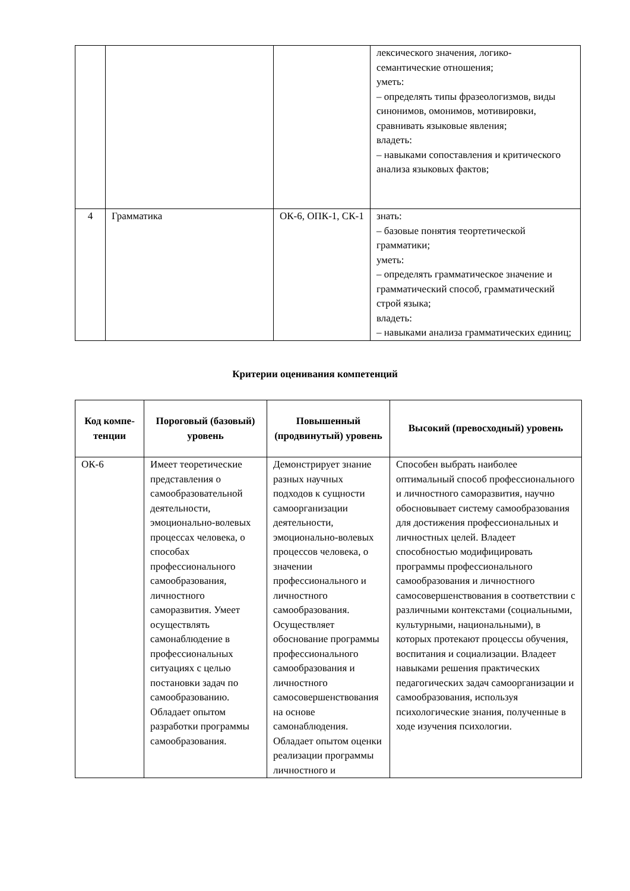| | | | лексического значения, логико-семантические отношения; уметь: – определять типы фразеологизмов, виды синонимов, омонимов, мотивировки, сравнивать языковые явления; владеть: – навыками сопоставления и критического анализа языковых фактов; |
| 4 | Грамматика | ОК-6, ОПК-1, СК-1 | знать: – базовые понятия теортетической грамматики; уметь: – определять грамматическое значение и грамматический способ, грамматический строй языка; владеть: – навыками анализа грамматических единиц; |
Критерии оценивания компетенций
| Код компе-тенции | Пороговый (базовый) уровень | Повышенный (продвинутый) уровень | Высокий (превосходный) уровень |
| --- | --- | --- | --- |
| ОК-6 | Имеет теоретические представления о самообразовательной деятельности, эмоционально-волевых процессах человека, о способах профессионального самообразования, личностного саморазвития. Умеет осуществлять самонаблюдение в профессиональных ситуациях с целью постановки задач по самообразованию. Обладает опытом разработки программы самообразования. | Демонстрирует знание разных научных подходов к сущности самоорганизации деятельности, эмоционально-волевых процессов человека, о значении профессионального и личностного самообразования. Осуществляет обоснование программы профессионального самообразования и личностного самосовершенствования на основе самонаблюдения. Обладает опытом оценки реализации программы личностного и | Способен выбрать наиболее оптимальный способ профессионального и личностного саморазвития, научно обосновывает систему самообразования для достижения профессиональных и личностных целей. Владеет способностью модифицировать программы профессионального самообразования и личностного самосовершенствования в соответствии с различными контекстами (социальными, культурными, национальными), в которых протекают процессы обучения, воспитания и социализации. Владеет навыками решения практических педагогических задач самоорганизации и самообразования, используя психологические знания, полученные в ходе изучения психологии. |